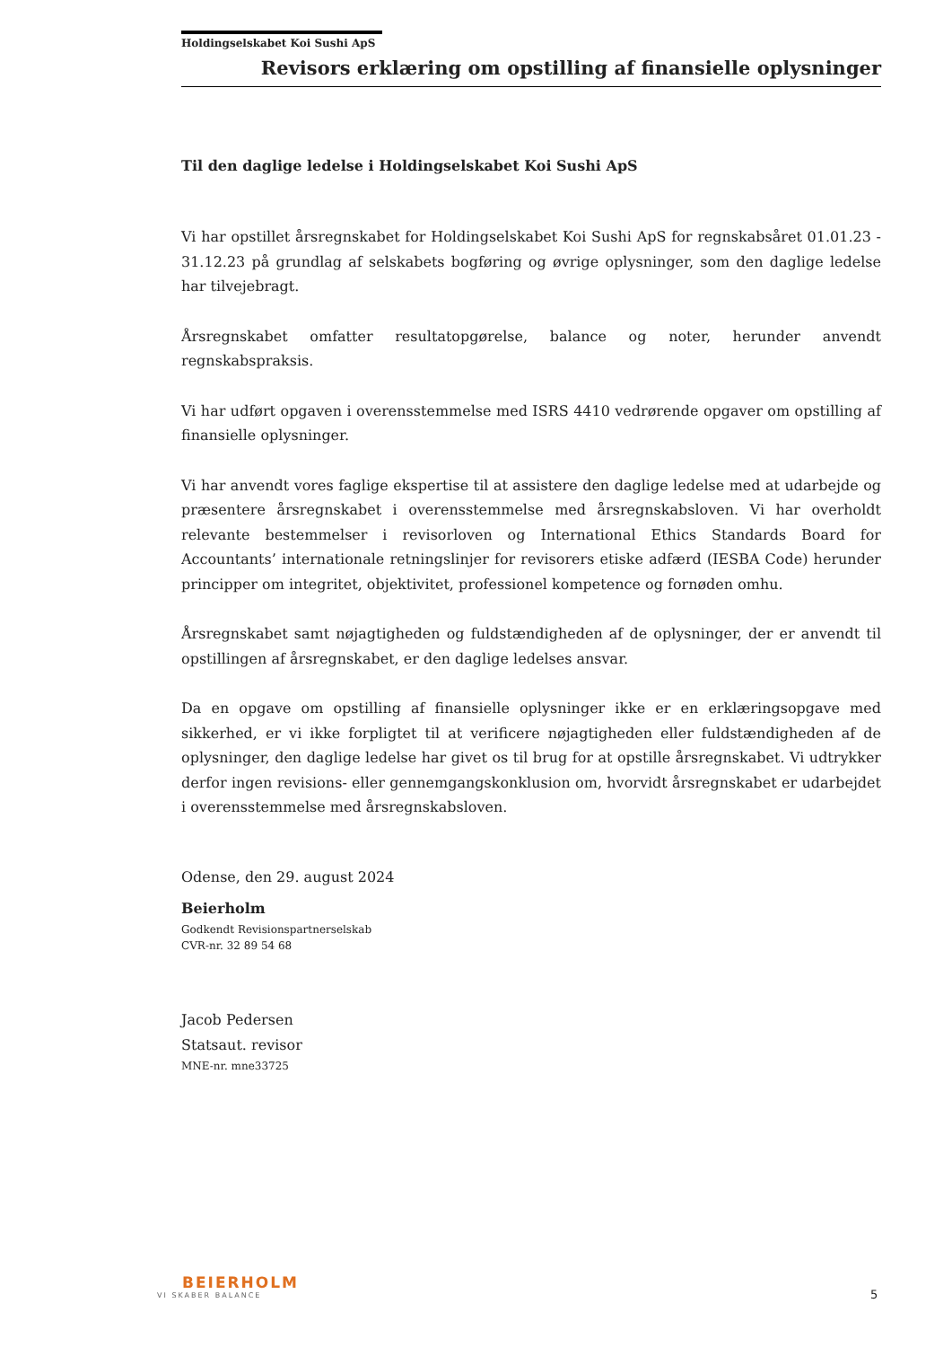Holdingselskabet Koi Sushi ApS
Revisors erklæring om opstilling af finansielle oplysninger
Til den daglige ledelse i Holdingselskabet Koi Sushi ApS
Vi har opstillet årsregnskabet for Holdingselskabet Koi Sushi ApS for regnskabsåret 01.01.23 - 31.12.23 på grundlag af selskabets bogføring og øvrige oplysninger, som den daglige ledelse har tilvejebragt.
Årsregnskabet omfatter resultatopgørelse, balance og noter, herunder anvendt regnskabspraksis.
Vi har udført opgaven i overensstemmelse med ISRS 4410 vedrørende opgaver om opstilling af finansielle oplysninger.
Vi har anvendt vores faglige ekspertise til at assistere den daglige ledelse med at udarbejde og præsentere årsregnskabet i overensstemmelse med årsregnskabsloven. Vi har overholdt relevante bestemmelser i revisorloven og International Ethics Standards Board for Accountants’ internationale retningslinjer for revisorers etiske adfærd (IESBA Code) herunder principper om integritet, objektivitet, professionel kompetence og fornøden omhu.
Årsregnskabet samt nøjagtigheden og fuldstændigheden af de oplysninger, der er anvendt til opstillingen af årsregnskabet, er den daglige ledelses ansvar.
Da en opgave om opstilling af finansielle oplysninger ikke er en erklæringsopgave med sikkerhed, er vi ikke forpligtet til at verificere nøjagtigheden eller fuldstændigheden af de oplysninger, den daglige ledelse har givet os til brug for at opstille årsregnskabet. Vi udtrykker derfor ingen revisions- eller gennemgangskonklusion om, hvorvidt årsregnskabet er udarbejdet i overensstemmelse med årsregnskabsloven.
Odense, den 29. august 2024
Beierholm
Godkendt Revisionspartnerselskab
CVR-nr. 32 89 54 68
Jacob Pedersen
Statsaut. revisor
MNE-nr. mne33725
BEIERHOLM
VI SKABER BALANCE
5